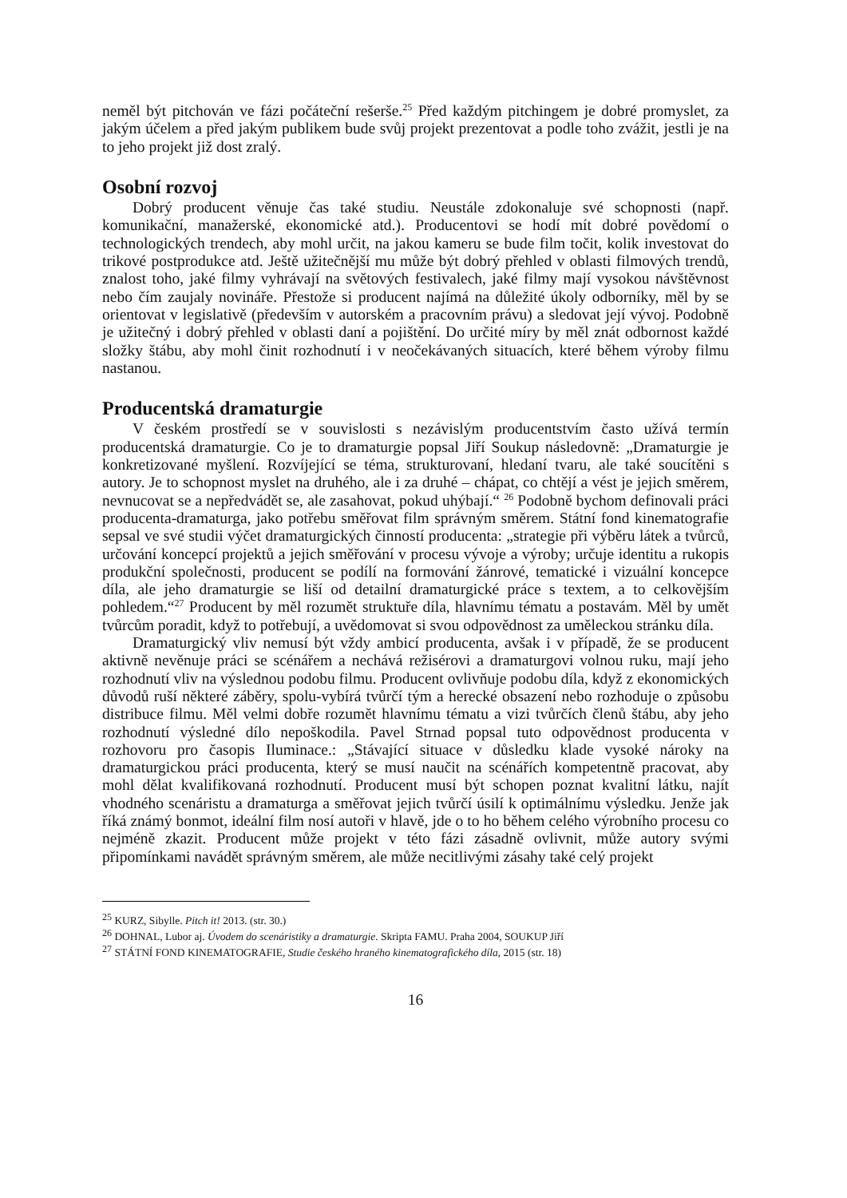neměl být pitchován ve fázi počáteční rešerše.<sup>25</sup> Před každým pitchingem je dobré promyslet, za jakým účelem a před jakým publikem bude svůj projekt prezentovat a podle toho zvážit, jestli je na to jeho projekt již dost zralý.
Osobní rozvoj
Dobrý producent věnuje čas také studiu. Neustále zdokonaluje své schopnosti (např. komunikační, manažerské, ekonomické atd.). Producentovi se hodí mít dobré povědomí o technologických trendech, aby mohl určit, na jakou kameru se bude film točit, kolik investovat do trikové postprodukce atd. Ještě užitečnější mu může být dobrý přehled v oblasti filmových trendů, znalost toho, jaké filmy vyhrávají na světových festivalech, jaké filmy mají vysokou návštěvnost nebo čím zaujaly novináře. Přestože si producent najímá na důležité úkoly odborníky, měl by se orientovat v legislativě (především v autorském a pracovním právu) a sledovat její vývoj. Podobně je užitečný i dobrý přehled v oblasti daní a pojištění. Do určité míry by měl znát odbornost každé složky štábu, aby mohl činit rozhodnutí i v neočekávaných situacích, které během výroby filmu nastanou.
Producentská dramaturgie
V českém prostředí se v souvislosti s nezávislým producentstvím často užívá termín producentská dramaturgie. Co je to dramaturgie popsal Jiří Soukup následovně: „Dramaturgie je konkretizované myšlení. Rozvíjející se téma, strukturovaní, hledaní tvaru, ale také soucítěni s autory. Je to schopnost myslet na druhého, ale i za druhé – chápat, co chtějí a vést je jejich směrem, nevnucovat se a nepředvádět se, ale zasahovat, pokud uhýbají.“ <sup>26</sup> Podobně bychom definovali práci producenta-dramaturga, jako potřebu směřovat film správným směrem. Státní fond kinematografie sepsal ve své studii výčet dramaturgických činností producenta: „strategie při výběru látek a tvůrců, určování koncepcí projektů a jejich směřování v procesu vývoje a výroby; určuje identitu a rukopis produkční společnosti, producent se podílí na formování žánrové, tematické i vizuální koncepce díla, ale jeho dramaturgie se liší od detailní dramaturgické práce s textem, a to celkovějším pohledem.“<sup>27</sup> Producent by měl rozumět struktuře díla, hlavnímu tématu a postavám. Měl by umět tvůrcům poradit, když to potřebují, a uvědomovat si svou odpovědnost za uměleckou stránku díla.
Dramaturgický vliv nemusí být vždy ambicí producenta, avšak i v případě, že se producent aktivně nevěnuje práci se scénářem a nechává režisérovi a dramaturgovi volnou ruku, mají jeho rozhodnutí vliv na výslednou podobu filmu. Producent ovlivňuje podobu díla, když z ekonomických důvodů ruší některé záběry, spolu-vybírá tvůrčí tým a herecké obsazení nebo rozhoduje o způsobu distribuce filmu. Měl velmi dobře rozumět hlavnímu tématu a vizi tvůrčích členů štábu, aby jeho rozhodnutí výsledné dílo nepoškodila. Pavel Strnad popsal tuto odpovědnost producenta v rozhovoru pro časopis Iluminace.: „Stávající situace v důsledku klade vysoké nároky na dramaturgickou práci producenta, který se musí naučit na scénářích kompetentně pracovat, aby mohl dělat kvalifikovaná rozhodnutí. Producent musí být schopen poznat kvalitní látku, najít vhodného scenáristu a dramaturga a směřovat jejich tvůrčí úsilí k optimálnímu výsledku. Jenže jak říká známý bonmot, ideální film nosí autoři v hlavě, jde o to ho během celého výrobního procesu co nejméně zkazit. Producent může projekt v této fázi zásadně ovlivnit, může autory svými připomínkami navádět správným směrem, ale může necitlivými zásahy také celý projekt
<sup>25</sup> KURZ, Sibylle. Pitch it! 2013. (str. 30.)
<sup>26</sup> DOHNAL, Lubor aj. Úvodem do scenáristiky a dramaturgie. Skripta FAMU. Praha 2004, SOUKUP Jiří
<sup>27</sup> STÁTNÍ FOND KINEMATOGRAFIE, Studie českého hraného kinematografického díla, 2015 (str. 18)
16